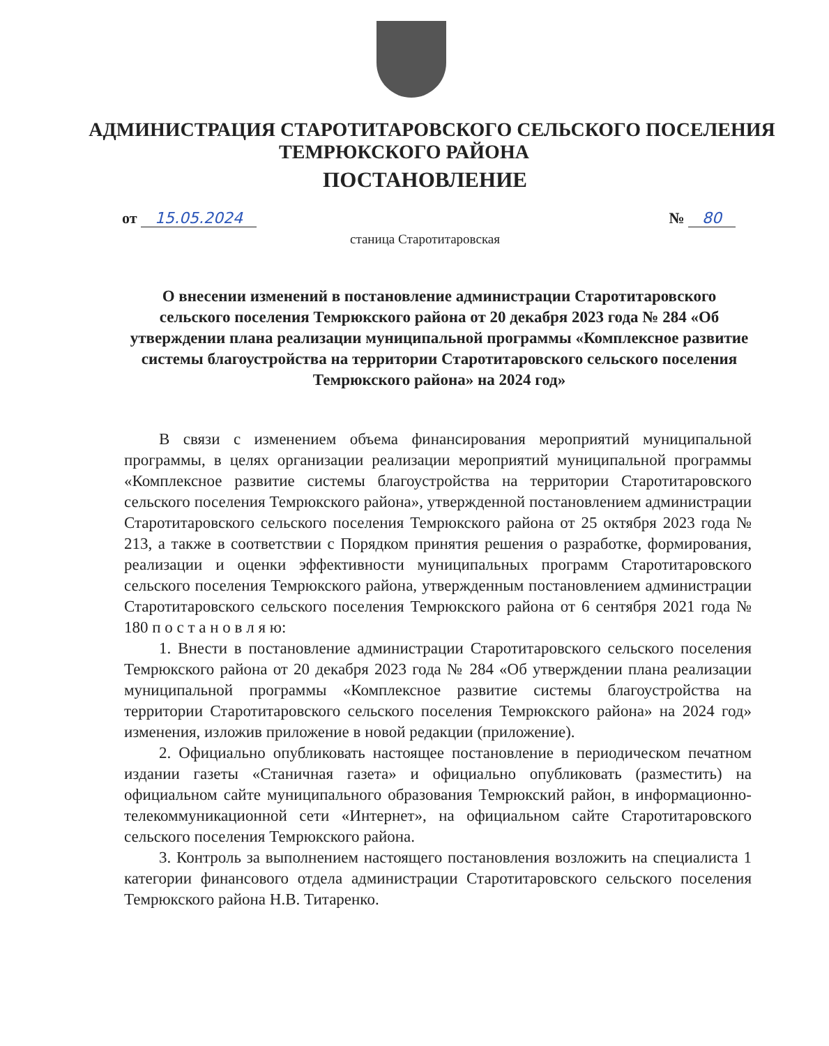АДМИНИСТРАЦИЯ СТАРОТИТАРОВСКОГО СЕЛЬСКОГО ПОСЕЛЕНИЯ
ТЕМРЮКСКОГО РАЙОНА
ПОСТАНОВЛЕНИЕ
от 15.05.2024 № 80
станица Старотитаровская
О внесении изменений в постановление администрации Старотитаровского сельского поселения Темрюкского района от 20 декабря 2023 года № 284 «Об утверждении плана реализации муниципальной программы «Комплексное развитие системы благоустройства на территории Старотитаровского сельского поселения Темрюкского района» на 2024 год»
В связи с изменением объема финансирования мероприятий муниципальной программы, в целях организации реализации мероприятий муниципальной программы «Комплексное развитие системы благоустройства на территории Старотитаровского сельского поселения Темрюкского района», утвержденной постановлением администрации Старотитаровского сельского поселения Темрюкского района от 25 октября 2023 года № 213, а также в соответствии с Порядком принятия решения о разработке, формирования, реализации и оценки эффективности муниципальных программ Старотитаровского сельского поселения Темрюкского района, утвержденным постановлением администрации Старотитаровского сельского поселения Темрюкского района от 6 сентября 2021 года № 180 п о с т а н о в л я ю:
1. Внести в постановление администрации Старотитаровского сельского поселения Темрюкского района от 20 декабря 2023 года № 284 «Об утверждении плана реализации муниципальной программы «Комплексное развитие системы благоустройства на территории Старотитаровского сельского поселения Темрюкского района» на 2024 год» изменения, изложив приложение в новой редакции (приложение).
2. Официально опубликовать настоящее постановление в периодическом печатном издании газеты «Станичная газета» и официально опубликовать (разместить) на официальном сайте муниципального образования Темрюкский район, в информационно-телекоммуникационной сети «Интернет», на официальном сайте Старотитаровского сельского поселения Темрюкского района.
3. Контроль за выполнением настоящего постановления возложить на специалиста 1 категории финансового отдела администрации Старотитаровского сельского поселения Темрюкского района Н.В. Титаренко.